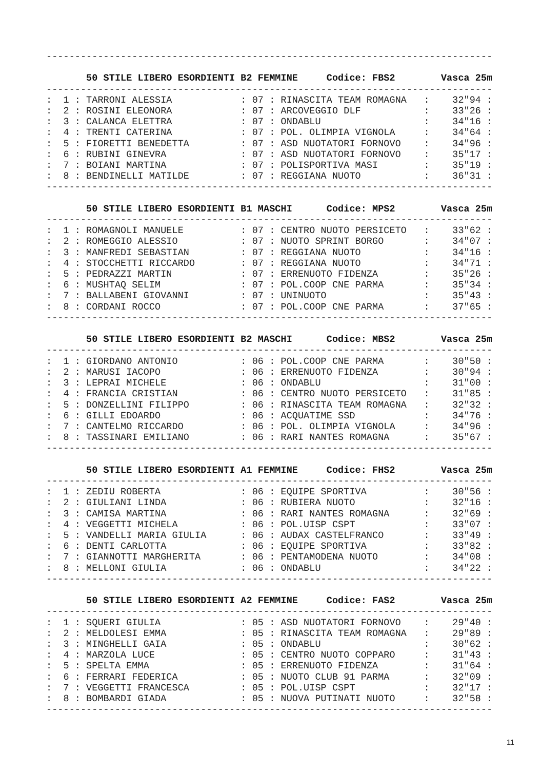------------------------------------------------------------------------------

       50 STILE LIBERO ESORDIENTI B2 FEMMINE     Codice: FBS2        Vasca 25m
------------------------------------------------------------------------------
:  1 : TARRONI ALESSIA            : 07 : RINASCITA TEAM ROMAGNA   :    32"94 :
:  2 : ROSINI ELEONORA            : 07 : ARCOVEGGIO DLF           :    33"26 :
:  3 : CALANCA ELETTRA            : 07 : ONDABLU                  :    34"16 :
:  4 : TRENTI CATERINA            : 07 : POL. OLIMPIA VIGNOLA     :    34"64 :
:  5 : FIORETTI BENEDETTA         : 07 : ASD NUOTATORI FORNOVO    :    34"96 :
:  6 : RUBINI GINEVRA             : 07 : ASD NUOTATORI FORNOVO    :    35"17 :
:  7 : BOIANI MARTINA             : 07 : POLISPORTIVA MASI        :    35"19 :
:  8 : BENDINELLI MATILDE         : 07 : REGGIANA NUOTO           :    36"31 :
------------------------------------------------------------------------------

       50 STILE LIBERO ESORDIENTI B1 MASCHI      Codice: MPS2        Vasca 25m
------------------------------------------------------------------------------
:  1 : ROMAGNOLI MANUELE          : 07 : CENTRO NUOTO PERSICETO   :    33"62 :
:  2 : ROMEGGIO ALESSIO           : 07 : NUOTO SPRINT BORGO       :    34"07 :
:  3 : MANFREDI SEBASTIAN         : 07 : REGGIANA NUOTO           :    34"16 :
:  4 : STOCCHETTI RICCARDO        : 07 : REGGIANA NUOTO           :    34"71 :
:  5 : PEDRAZZI MARTIN            : 07 : ERRENUOTO FIDENZA        :    35"26 :
:  6 : MUSHTAQ SELIM              : 07 : POL.COOP CNE PARMA       :    35"34 :
:  7 : BALLABENI GIOVANNI         : 07 : UNINUOTO                 :    35"43 :
:  8 : CORDANI ROCCO              : 07 : POL.COOP CNE PARMA       :    37"65 :
------------------------------------------------------------------------------

       50 STILE LIBERO ESORDIENTI B2 MASCHI      Codice: MBS2        Vasca 25m
------------------------------------------------------------------------------
:  1 : GIORDANO ANTONIO           : 06 : POL.COOP CNE PARMA       :    30"50 :
:  2 : MARUSI IACOPO              : 06 : ERRENUOTO FIDENZA        :    30"94 :
:  3 : LEPRAI MICHELE             : 06 : ONDABLU                  :    31"00 :
:  4 : FRANCIA CRISTIAN           : 06 : CENTRO NUOTO PERSICETO   :    31"85 :
:  5 : DONZELLINI FILIPPO         : 06 : RINASCITA TEAM ROMAGNA   :    32"32 :
:  6 : GILLI EDOARDO              : 06 : ACQUATIME SSD            :    34"76 :
:  7 : CANTELMO RICCARDO          : 06 : POL. OLIMPIA VIGNOLA     :    34"96 :
:  8 : TASSINARI EMILIANO         : 06 : RARI NANTES ROMAGNA      :    35"67 :
------------------------------------------------------------------------------

       50 STILE LIBERO ESORDIENTI A1 FEMMINE     Codice: FHS2        Vasca 25m
------------------------------------------------------------------------------
:  1 : ZEDIU ROBERTA              : 06 : EQUIPE SPORTIVA          :    30"56 :
:  2 : GIULIANI LINDA             : 06 : RUBIERA NUOTO            :    32"16 :
:  3 : CAMISA MARTINA             : 06 : RARI NANTES ROMAGNA      :    32"69 :
:  4 : VEGGETTI MICHELA           : 06 : POL.UISP CSPT            :    33"07 :
:  5 : VANDELLI MARIA GIULIA      : 06 : AUDAX CASTELFRANCO       :    33"49 :
:  6 : DENTI CARLOTTA             : 06 : EQUIPE SPORTIVA          :    33"82 :
:  7 : GIANNOTTI MARGHERITA       : 06 : PENTAMODENA NUOTO        :    34"08 :
:  8 : MELLONI GIULIA             : 06 : ONDABLU                  :    34"22 :
------------------------------------------------------------------------------

       50 STILE LIBERO ESORDIENTI A2 FEMMINE     Codice: FAS2        Vasca 25m
------------------------------------------------------------------------------
:  1 : SQUERI GIULIA              : 05 : ASD NUOTATORI FORNOVO    :    29"40 :
:  2 : MELDOLESI EMMA             : 05 : RINASCITA TEAM ROMAGNA   :    29"89 :
:  3 : MINGHELLI GAIA             : 05 : ONDABLU                  :    30"62 :
:  4 : MARZOLA LUCE               : 05 : CENTRO NUOTO COPPARO     :    31"43 :
:  5 : SPELTA EMMA                : 05 : ERRENUOTO FIDENZA        :    31"64 :
:  6 : FERRARI FEDERICA           : 05 : NUOTO CLUB 91 PARMA      :    32"09 :
:  7 : VEGGETTI FRANCESCA         : 05 : POL.UISP CSPT            :    32"17 :
:  8 : BOMBARDI GIADA             : 05 : NUOVA PUTINATI NUOTO     :    32"58 :
------------------------------------------------------------------------------
11